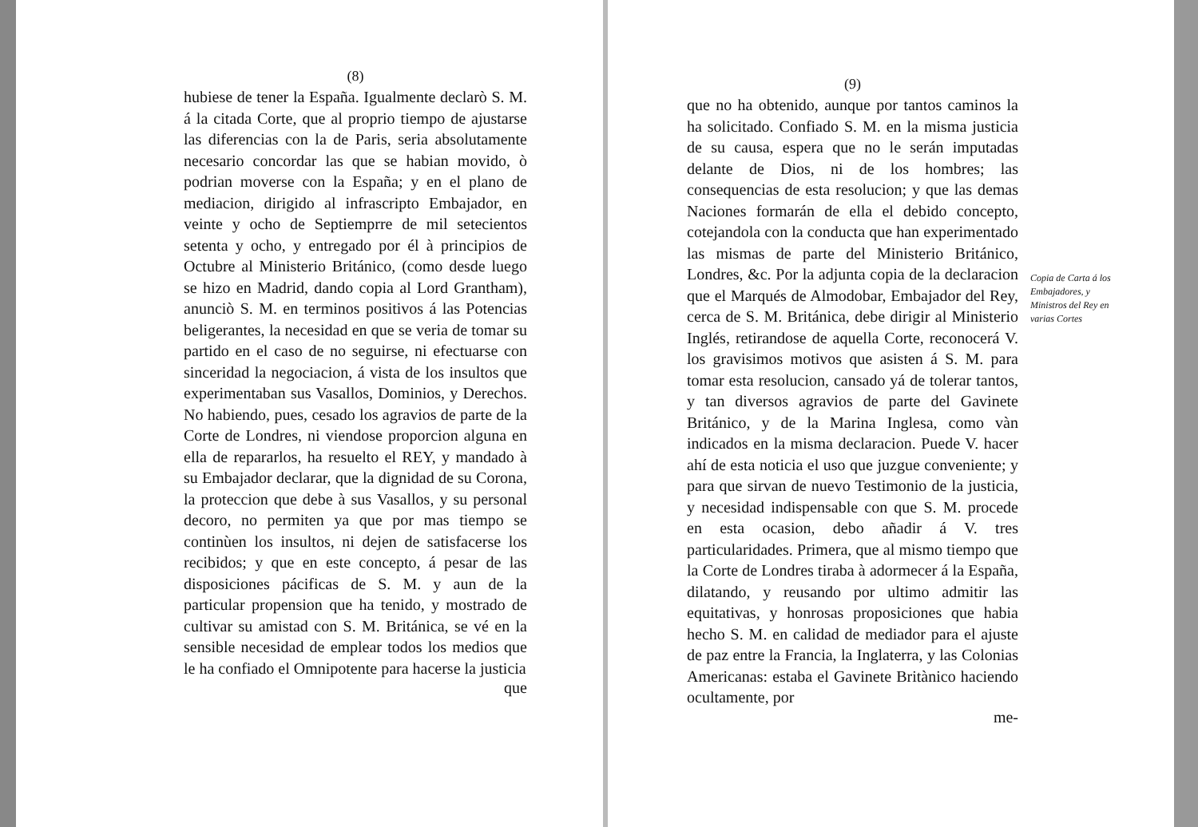(8)
hubiese de tener la España. Igualmente declarò S. M. á la citada Corte, que al proprio tiempo de ajustarse las diferencias con la de Paris, seria absolutamente necesario concordar las que se habian movido, ò podrian moverse con la España; y en el plano de mediacion, dirigido al infrascripto Embajador, en veinte y ocho de Septiemprre de mil setecientos setenta y ocho, y entregado por él à principios de Octubre al Ministerio Británico, (como desde luego se hizo en Madrid, dando copia al Lord Grantham), anunciò S. M. en terminos positivos á las Potencias beligerantes, la necesidad en que se veria de tomar su partido en el caso de no seguirse, ni efectuarse con sinceridad la negociacion, á vista de los insultos que experimentaban sus Vasallos, Dominios, y Derechos. No habiendo, pues, cesado los agravios de parte de la Corte de Londres, ni viendose proporcion alguna en ella de repararlos, ha resuelto el REY, y mandado à su Embajador declarar, que la dignidad de su Corona, la proteccion que debe à sus Vasallos, y su personal decoro, no permiten ya que por mas tiempo se continùen los insultos, ni dejen de satisfacerse los recibidos; y que en este concepto, á pesar de las disposiciones pácificas de S. M. y aun de la particular propension que ha tenido, y mostrado de cultivar su amistad con S. M. Británica, se vé en la sensible necesidad de emplear todos los medios que le ha confiado el Omnipotente para hacerse la justicia
que
(9)
que no ha obtenido, aunque por tantos caminos la ha solicitado. Confiado S. M. en la misma justicia de su causa, espera que no le serán imputadas delante de Dios, ni de los hombres; las consequencias de esta resolucion; y que las demas Naciones formarán de ella el debido concepto, cotejandola con la conducta que han experimentado las mismas de parte del Ministerio Británico, Londres, &c. Por la adjunta copia de la declaracion que el Marqués de Almodobar, Embajador del Rey, cerca de S. M. Británica, debe dirigir al Ministerio Inglés, retirandose de aquella Corte, reconocerá V. los gravisimos motivos que asisten á S. M. para tomar esta resolucion, cansado yá de tolerar tantos, y tan diversos agravios de parte del Gavinete Británico, y de la Marina Inglesa, como vàn indicados en la misma declaracion. Puede V. hacer ahí de esta noticia el uso que juzgue conveniente; y para que sirvan de nuevo Testimonio de la justicia, y necesidad indispensable con que S. M. procede en esta ocasion, debo añadir á V. tres particularidades. Primera, que al mismo tiempo que la Corte de Londres tiraba à adormecer á la España, dilatando, y reusando por ultimo admitir las equitativas, y honrosas proposiciones que habia hecho S. M. en calidad de mediador para el ajuste de paz entre la Francia, la Inglaterra, y las Colonias Americanas: estaba el Gavinete Britànico haciendo ocultamente, por
me-
Copia de Carta á los Embajadores, y Ministros del Rey en varias Cortes